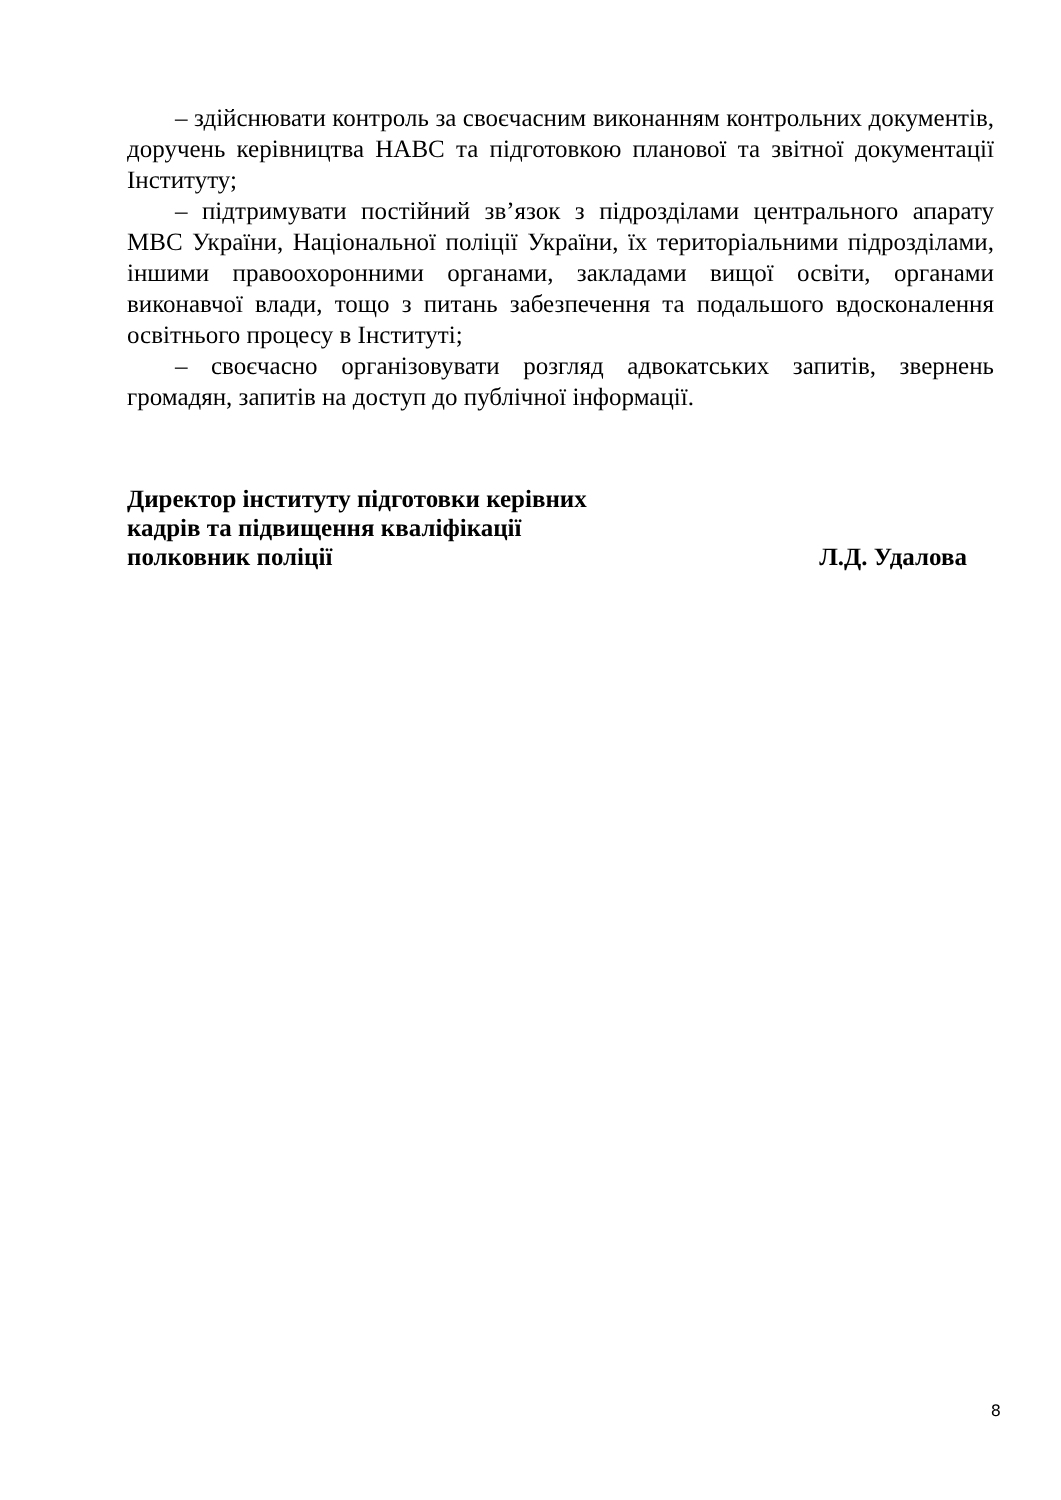– здійснювати контроль за своєчасним виконанням контрольних документів, доручень керівництва НАВС та підготовкою планової та звітної документації Інституту;
– підтримувати постійний зв’язок з підрозділами центрального апарату МВС України, Національної поліції України, їх територіальними підрозділами, іншими правоохоронними органами, закладами вищої освіти, органами виконавчої влади, тощо з питань забезпечення та подальшого вдосконалення освітнього процесу в Інституті;
– своєчасно організовувати розгляд адвокатських запитів, звернень громадян, запитів на доступ до публічної інформації.
Директор інституту підготовки керівних
кадрів та підвищення кваліфікації
полковник поліції Л.Д. Удалова
8